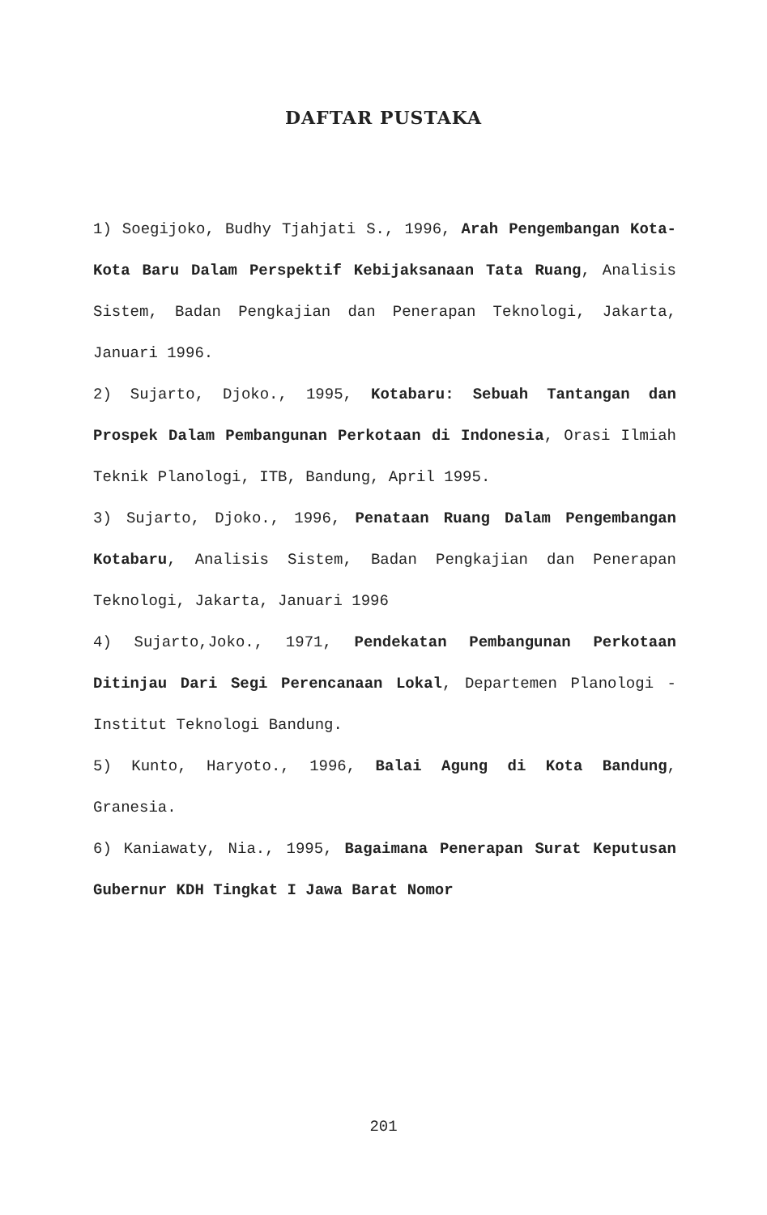DAFTAR PUSTAKA
1) Soegijoko, Budhy Tjahjati S., 1996, Arah Pengembangan Kota-Kota Baru Dalam Perspektif Kebijaksanaan Tata Ruang, Analisis Sistem, Badan Pengkajian dan Penerapan Teknologi, Jakarta, Januari 1996.
2) Sujarto, Djoko., 1995, Kotabaru: Sebuah Tantangan dan Prospek Dalam Pembangunan Perkotaan di Indonesia, Orasi Ilmiah Teknik Planologi, ITB, Bandung, April 1995.
3) Sujarto, Djoko., 1996, Penataan Ruang Dalam Pengembangan Kotabaru, Analisis Sistem, Badan Pengkajian dan Penerapan Teknologi, Jakarta, Januari 1996
4) Sujarto,Joko., 1971, Pendekatan Pembangunan Perkotaan Ditinjau Dari Segi Perencanaan Lokal, Departemen Planologi - Institut Teknologi Bandung.
5) Kunto, Haryoto., 1996, Balai Agung di Kota Bandung, Granesia.
6) Kaniawaty, Nia., 1995, Bagaimana Penerapan Surat Keputusan Gubernur KDH Tingkat I Jawa Barat Nomor
201